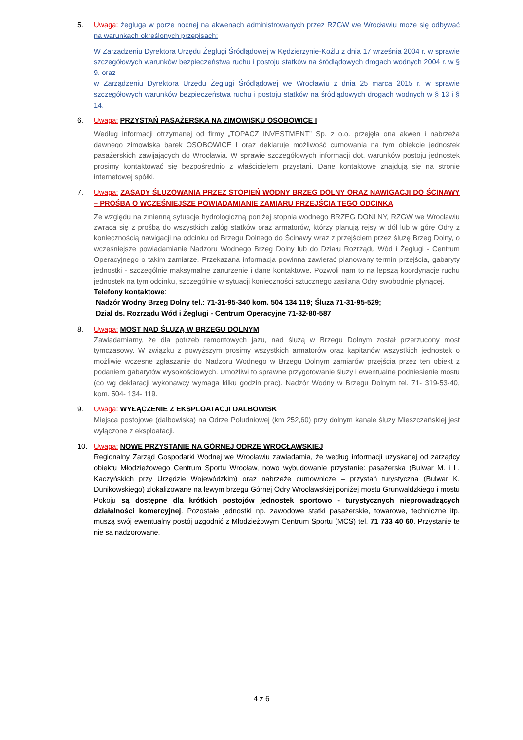5. Uwaga: żegluga w porze nocnej na akwenach administrowanych przez RZGW we Wrocławiu może się odbywać na warunkach określonych przepisach:
W Zarządzeniu Dyrektora Urzędu Żeglugi Śródlądowej w Kędzierzynie-Koźlu z dnia 17 września 2004 r. w sprawie szczegółowych warunków bezpieczeństwa ruchu i postoju statków na śródlądowych drogach wodnych 2004 r. w § 9. oraz
w Zarządzeniu Dyrektora Urzędu Żeglugi Śródlądowej we Wrocławiu z dnia 25 marca 2015 r. w sprawie szczegółowych warunków bezpieczeństwa ruchu i postoju statków na śródlądowych drogach wodnych w § 13 i § 14.
6. Uwaga: PRZYSTAŃ PASAŻERSKA NA ZIMOWISKU OSOBOWICE I
Według informacji otrzymanej od firmy „TOPACZ INVESTMENT” Sp. z o.o. przejęła ona akwen i nabrzeża dawnego zimowiska barek OSOBOWICE I oraz deklaruje możliwość cumowania na tym obiekcie jednostek pasażerskich zawijających do Wrocławia. W sprawie szczegółowych informacji dot. warunków postoju jednostek prosimy kontaktować się bezpośrednio z właścicielem przystani. Dane kontaktowe znajdują się na stronie internetowej spółki.
7. Uwaga: ZASADY ŚLUZOWANIA PRZEZ STOPIEŃ WODNY BRZEG DOLNY ORAZ NAWIGACJI DO ŚCINAWY – PROŚBA O WCZEŚNIEJSZE POWIADAMIANIE ZAMIARU PRZEJŚCIA TEGO ODCINKA
Ze względu na zmienną sytuacje hydrologiczną poniżej stopnia wodnego BRZEG DONLNY, RZGW we Wrocławiu zwraca się z prośbą do wszystkich załóg statków oraz armatorów, którzy planują rejsy w dół lub w górę Odry z koniecznością nawigacji na odcinku od Brzegu Dolnego do Ścinawy wraz z przejściem przez śluzę Brzeg Dolny, o wcześniejsze powiadamianie Nadzoru Wodnego Brzeg Dolny lub do Działu Rozrządu Wód i Żeglugi - Centrum Operacyjnego o takim zamiarze. Przekazana informacja powinna zawierać planowany termin przejścia, gabaryty jednostki - szczególnie maksymalne zanurzenie i dane kontaktowe. Pozwoli nam to na lepszą koordynacje ruchu jednostek na tym odcinku, szczególnie w sytuacji konieczności sztucznego zasilana Odry swobodnie płynącej.
Telefony kontaktowe:
Nadzór Wodny Brzeg Dolny tel.: 71-31-95-340 kom. 504 134 119; Śluza 71-31-95-529;
Dział ds. Rozrządu Wód i Żeglugi - Centrum Operacyjne 71-32-80-587
8. Uwaga: MOST NAD ŚLUZĄ W BRZEGU DOLNYM
Zawiadamiamy, że dla potrzeb remontowych jazu, nad śluzą w Brzegu Dolnym został przerzucony most tymczasowy. W związku z powyższym prosimy wszystkich armatorów oraz kapitanów wszystkich jednostek o możliwie wczesne zgłaszanie do Nadzoru Wodnego w Brzegu Dolnym zamiarów przejścia przez ten obiekt z podaniem gabarytów wysokościowych. Umożliwi to sprawne przygotowanie śluzy i ewentualne podniesienie mostu (co wg deklaracji wykonawcy wymaga kilku godzin prac). Nadzór Wodny w Brzegu Dolnym tel. 71- 319-53-40, kom. 504- 134- 119.
9. Uwaga: WYŁĄCZENIE Z EKSPLOATACJI DALBOWISK
Miejsca postojowe (dalbowiska) na Odrze Południowej (km 252,60) przy dolnym kanale śluzy Mieszczańskiej jest wyłączone z eksploatacji.
10. Uwaga: NOWE PRZYSTANIE NA GÓRNEJ ODRZE WROCŁAWSKIEJ
Regionalny Zarząd Gospodarki Wodnej we Wrocławiu zawiadamia, że według informacji uzyskanej od zarządcy obiektu Młodzieżowego Centrum Sportu Wrocław, nowo wybudowanie przystanie: pasażerska (Bulwar M. i L. Kaczyńskich przy Urzędzie Wojewódzkim) oraz nabrzeże cumownicze – przystań turystyczna (Bulwar K. Dunikowskiego) zlokalizowane na lewym brzegu Górnej Odry Wrocławskiej poniżej mostu Grunwaldzkiego i mostu Pokoju są dostępne dla krótkich postojów jednostek sportowo - turystycznych nieprowadzących działalności komercyjnej. Pozostałe jednostki np. zawodowe statki pasażerskie, towarowe, techniczne itp. muszą swój ewentualny postój uzgodnić z Młodzieżowym Centrum Sportu (MCS) tel. 71 733 40 60. Przystanie te nie są nadzorowane.
4 z 6